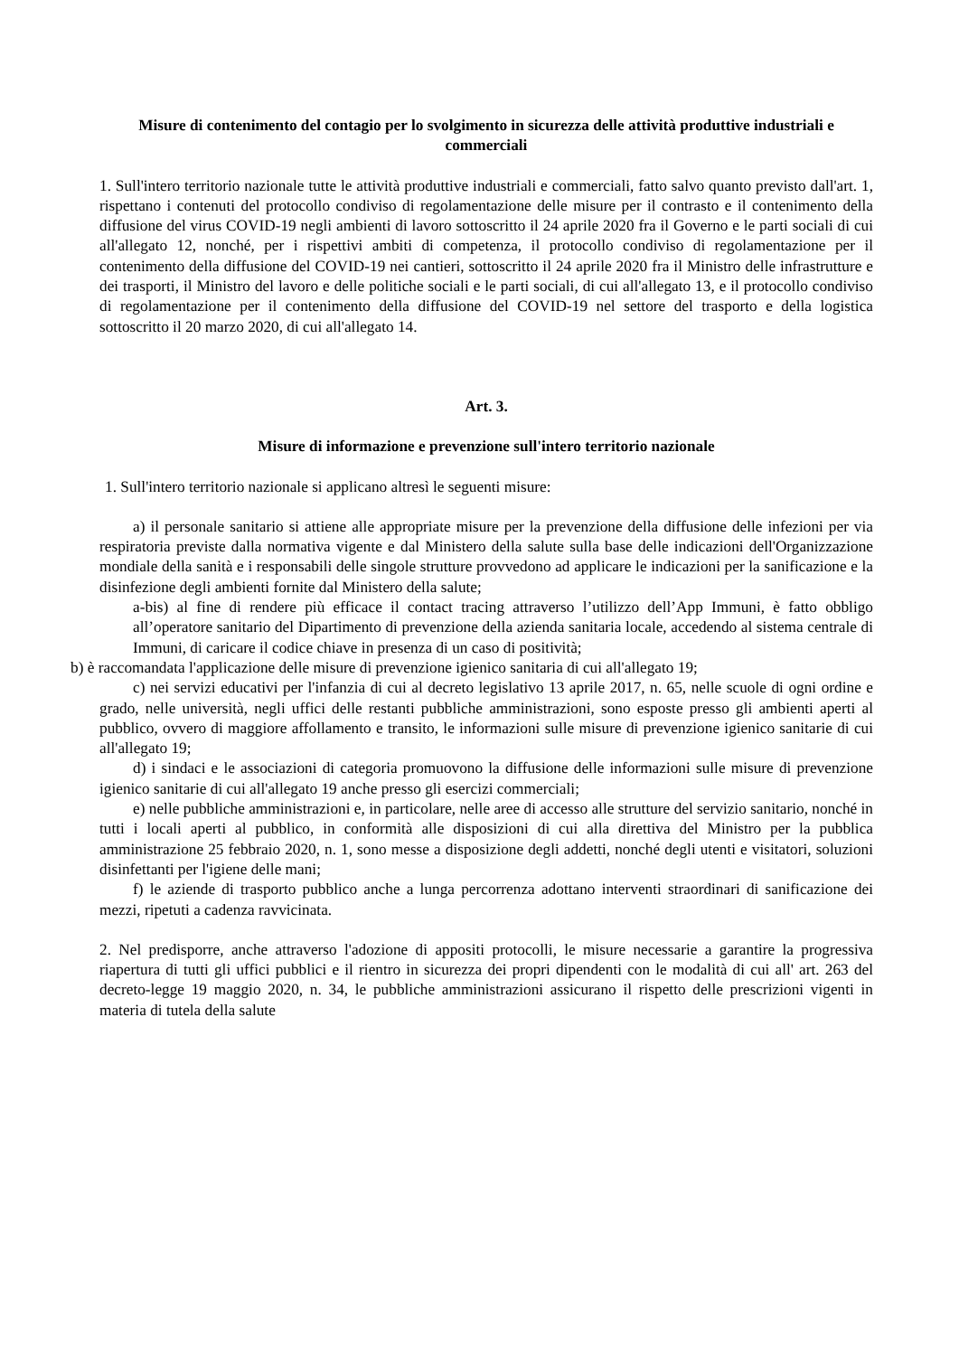Misure di contenimento del contagio per lo svolgimento in sicurezza delle attività produttive industriali e commerciali
1. Sull'intero territorio nazionale tutte le attività produttive industriali e commerciali, fatto salvo quanto previsto dall'art. 1, rispettano i contenuti del protocollo condiviso di regolamentazione delle misure per il contrasto e il contenimento della diffusione del virus COVID-19 negli ambienti di lavoro sottoscritto il 24 aprile 2020 fra il Governo e le parti sociali di cui all'allegato 12, nonché, per i rispettivi ambiti di competenza, il protocollo condiviso di regolamentazione per il contenimento della diffusione del COVID-19 nei cantieri, sottoscritto il 24 aprile 2020 fra il Ministro delle infrastrutture e dei trasporti, il Ministro del lavoro e delle politiche sociali e le parti sociali, di cui all'allegato 13, e il protocollo condiviso di regolamentazione per il contenimento della diffusione del COVID-19 nel settore del trasporto e della logistica sottoscritto il 20 marzo 2020, di cui all'allegato 14.
Art. 3.
Misure di informazione e prevenzione sull'intero territorio nazionale
1. Sull'intero territorio nazionale si applicano altresì le seguenti misure:
a) il personale sanitario si attiene alle appropriate misure per la prevenzione della diffusione delle infezioni per via respiratoria previste dalla normativa vigente e dal Ministero della salute sulla base delle indicazioni dell'Organizzazione mondiale della sanità e i responsabili delle singole strutture provvedono ad applicare le indicazioni per la sanificazione e la disinfezione degli ambienti fornite dal Ministero della salute;
a-bis) al fine di rendere più efficace il contact tracing attraverso l’utilizzo dell’App Immuni, è fatto obbligo all’operatore sanitario del Dipartimento di prevenzione della azienda sanitaria locale, accedendo al sistema centrale di Immuni, di caricare il codice chiave in presenza di un caso di positività;
b) è raccomandata l'applicazione delle misure di prevenzione igienico sanitaria di cui all'allegato 19;
c) nei servizi educativi per l'infanzia di cui al decreto legislativo 13 aprile 2017, n. 65, nelle scuole di ogni ordine e grado, nelle università, negli uffici delle restanti pubbliche amministrazioni, sono esposte presso gli ambienti aperti al pubblico, ovvero di maggiore affollamento e transito, le informazioni sulle misure di prevenzione igienico sanitarie di cui all'allegato 19;
d) i sindaci e le associazioni di categoria promuovono la diffusione delle informazioni sulle misure di prevenzione igienico sanitarie di cui all'allegato 19 anche presso gli esercizi commerciali;
e) nelle pubbliche amministrazioni e, in particolare, nelle aree di accesso alle strutture del servizio sanitario, nonché in tutti i locali aperti al pubblico, in conformità alle disposizioni di cui alla direttiva del Ministro per la pubblica amministrazione 25 febbraio 2020, n. 1, sono messe a disposizione degli addetti, nonché degli utenti e visitatori, soluzioni disinfettanti per l'igiene delle mani;
f) le aziende di trasporto pubblico anche a lunga percorrenza adottano interventi straordinari di sanificazione dei mezzi, ripetuti a cadenza ravvicinata.
2. Nel predisporre, anche attraverso l'adozione di appositi protocolli, le misure necessarie a garantire la progressiva riapertura di tutti gli uffici pubblici e il rientro in sicurezza dei propri dipendenti con le modalità di cui all' art. 263 del decreto-legge 19 maggio 2020, n. 34, le pubbliche amministrazioni assicurano il rispetto delle prescrizioni vigenti in materia di tutela della salute